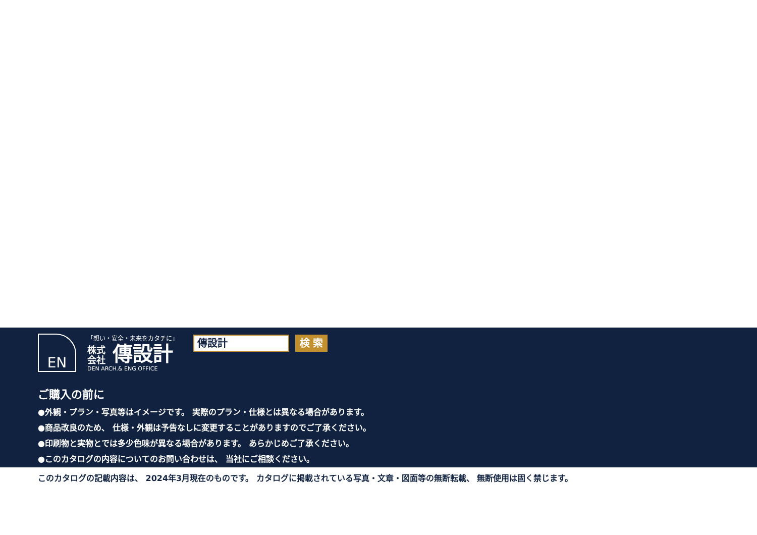EN
「想い・安全・未来をカタチに」
株式
会社 傳設計
DEN ARCH.& ENG.OFFICE
傳設計
検 索
ご購入の前に
●外観・プラン・写真等はイメージです。 実際のプラン・仕様とは異なる場合があります。
●商品改良のため、 仕様・外観は予告なしに変更することがありますのでご了承ください。
●印刷物と実物とでは多少色味が異なる場合があります。 あらかじめご了承ください。
●このカタログの内容についてのお問い合わせは、 当社にご相談ください。
このカタログの記載内容は、 2024年3月現在のものです。 カタログに掲載されている写真・文章・図面等の無断転載、 無断使用は固く禁じます。